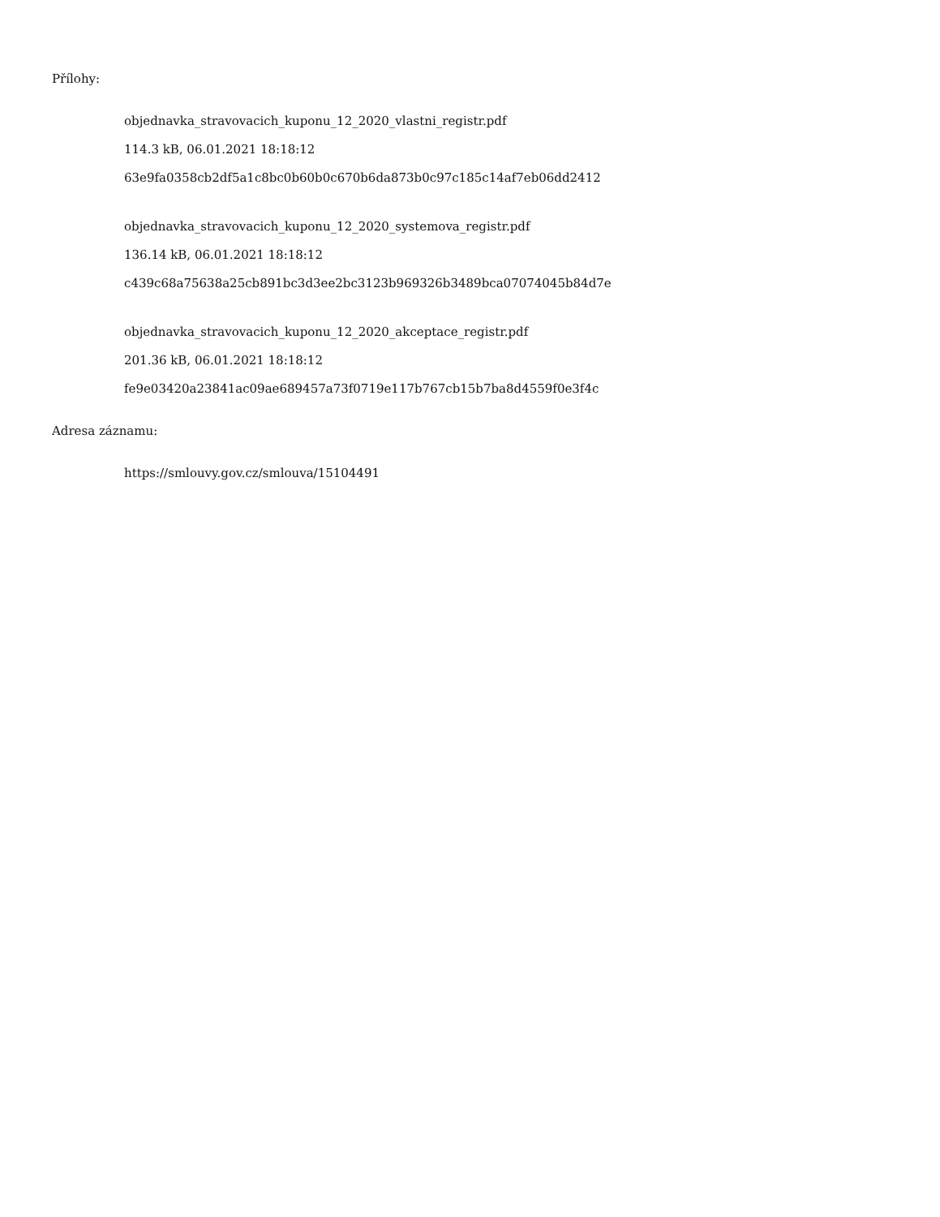Přílohy:
objednavka_stravovacich_kuponu_12_2020_vlastni_registr.pdf
114.3 kB, 06.01.2021 18:18:12
63e9fa0358cb2df5a1c8bc0b60b0c670b6da873b0c97c185c14af7eb06dd2412
objednavka_stravovacich_kuponu_12_2020_systemova_registr.pdf
136.14 kB, 06.01.2021 18:18:12
c439c68a75638a25cb891bc3d3ee2bc3123b969326b3489bca07074045b84d7e
objednavka_stravovacich_kuponu_12_2020_akceptace_registr.pdf
201.36 kB, 06.01.2021 18:18:12
fe9e03420a23841ac09ae689457a73f0719e117b767cb15b7ba8d4559f0e3f4c
Adresa záznamu:
https://smlouvy.gov.cz/smlouva/15104491